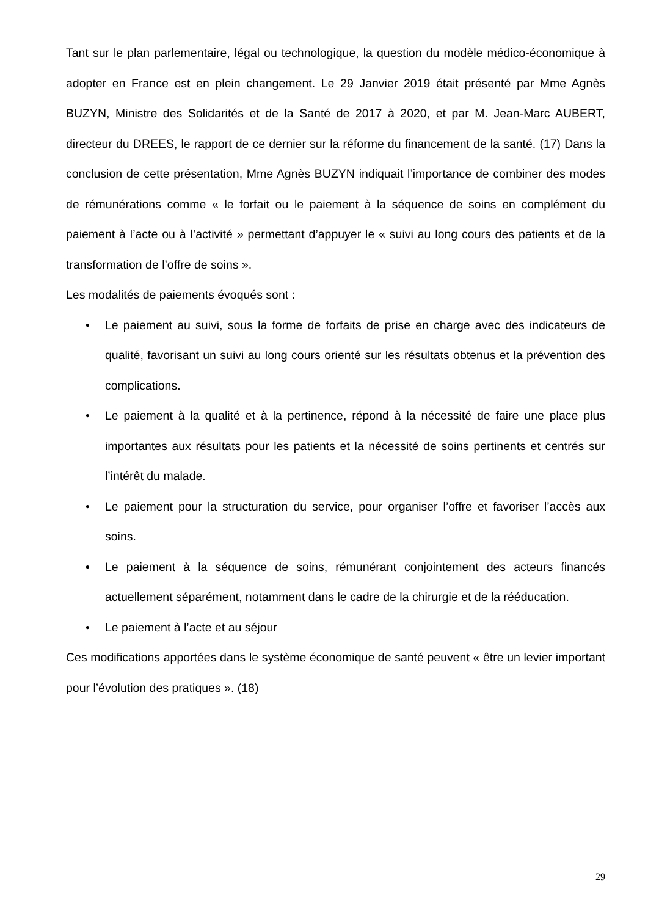Tant sur le plan parlementaire, légal ou technologique, la question du modèle médico-économique à adopter en France est en plein changement. Le 29 Janvier 2019 était présenté par Mme Agnès BUZYN, Ministre des Solidarités et de la Santé de 2017 à 2020, et par M. Jean-Marc AUBERT, directeur du DREES, le rapport de ce dernier sur la réforme du financement de la santé. (17) Dans la conclusion de cette présentation, Mme Agnès BUZYN indiquait l’importance de combiner des modes de rémunérations comme « le forfait ou le paiement à la séquence de soins en complément du paiement à l’acte ou à l’activité » permettant d’appuyer le « suivi au long cours des patients et de la transformation de l’offre de soins ».
Les modalités de paiements évoqués sont :
• Le paiement au suivi, sous la forme de forfaits de prise en charge avec des indicateurs de qualité, favorisant un suivi au long cours orienté sur les résultats obtenus et la prévention des complications.
• Le paiement à la qualité et à la pertinence, répond à la nécessité de faire une place plus importantes aux résultats pour les patients et la nécessité de soins pertinents et centrés sur l’intérêt du malade.
• Le paiement pour la structuration du service, pour organiser l’offre et favoriser l’accès aux soins.
• Le paiement à la séquence de soins, rémunérant conjointement des acteurs financés actuellement séparément, notamment dans le cadre de la chirurgie et de la rééducation.
• Le paiement à l’acte et au séjour
Ces modifications apportées dans le système économique de santé peuvent « être un levier important pour l’évolution des pratiques ». (18)
29